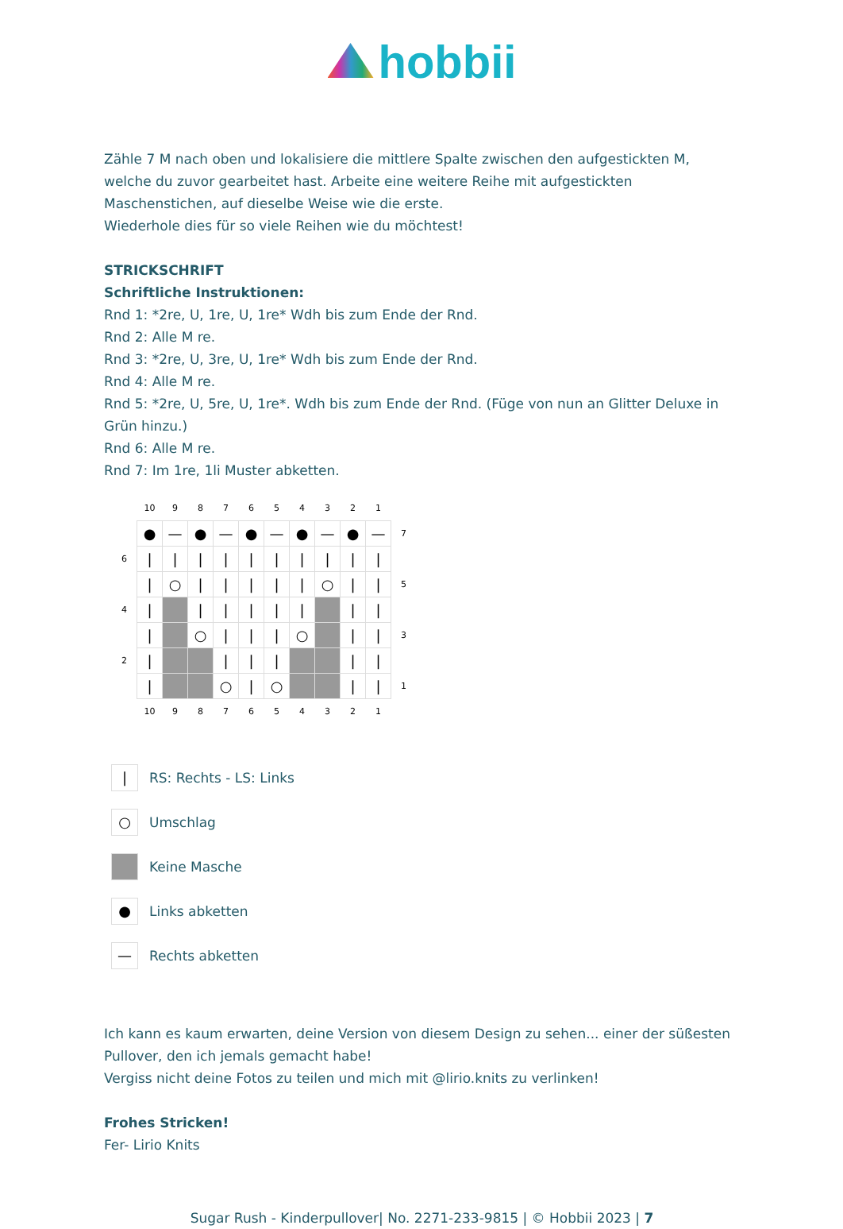hobbii
Zähle 7 M nach oben und lokalisiere die mittlere Spalte zwischen den aufgestickten M, welche du zuvor gearbeitet hast. Arbeite eine weitere Reihe mit aufgestickten Maschenstichen, auf dieselbe Weise wie die erste.
Wiederhole dies für so viele Reihen wie du möchtest!
STRICKSCHRIFT
Schriftliche Instruktionen:
Rnd 1: *2re, U, 1re, U, 1re* Wdh bis zum Ende der Rnd.
Rnd 2: Alle M re.
Rnd 3: *2re, U, 3re, U, 1re* Wdh bis zum Ende der Rnd.
Rnd 4: Alle M re.
Rnd 5: *2re, U, 5re, U, 1re*. Wdh bis zum Ende der Rnd. (Füge von nun an Glitter Deluxe in Grün hinzu.)
Rnd 6: Alle M re.
Rnd 7: Im 1re, 1li Muster abketten.
| | 10 | 9 | 8 | 7 | 6 | 5 | 4 | 3 | 2 | 1 | |
| | ● | — | ● | — | ● | — | ● | — | ● | — | 7 |
| 6 | / | / | / | / | / | / | / | / | / | / | |
| | / | ○ | / | / | / | / | / | ○ | / | / | 5 |
| 4 | / | | / | / | / | / | / | | / | / | |
| | / | | ○ | / | / | / | ○ | | / | / | 3 |
| 2 | / | | | / | / | / | | | / | / | |
| | / | | | ○ | / | ○ | | | / | / | 1 |
| | 10 | 9 | 8 | 7 | 6 | 5 | 4 | 3 | 2 | 1 | |
| RS: Rechts - LS: Links
○ Umschlag
Keine Masche
● Links abketten
— Rechts abketten
Ich kann es kaum erwarten, deine Version von diesem Design zu sehen... einer der süßesten Pullover, den ich jemals gemacht habe!
Vergiss nicht deine Fotos zu teilen und mich mit @lirio.knits zu verlinken!
Frohes Stricken!
Fer- Lirio Knits
Sugar Rush - Kinderpullover| No. 2271-233-9815 | © Hobbii 2023 | 7